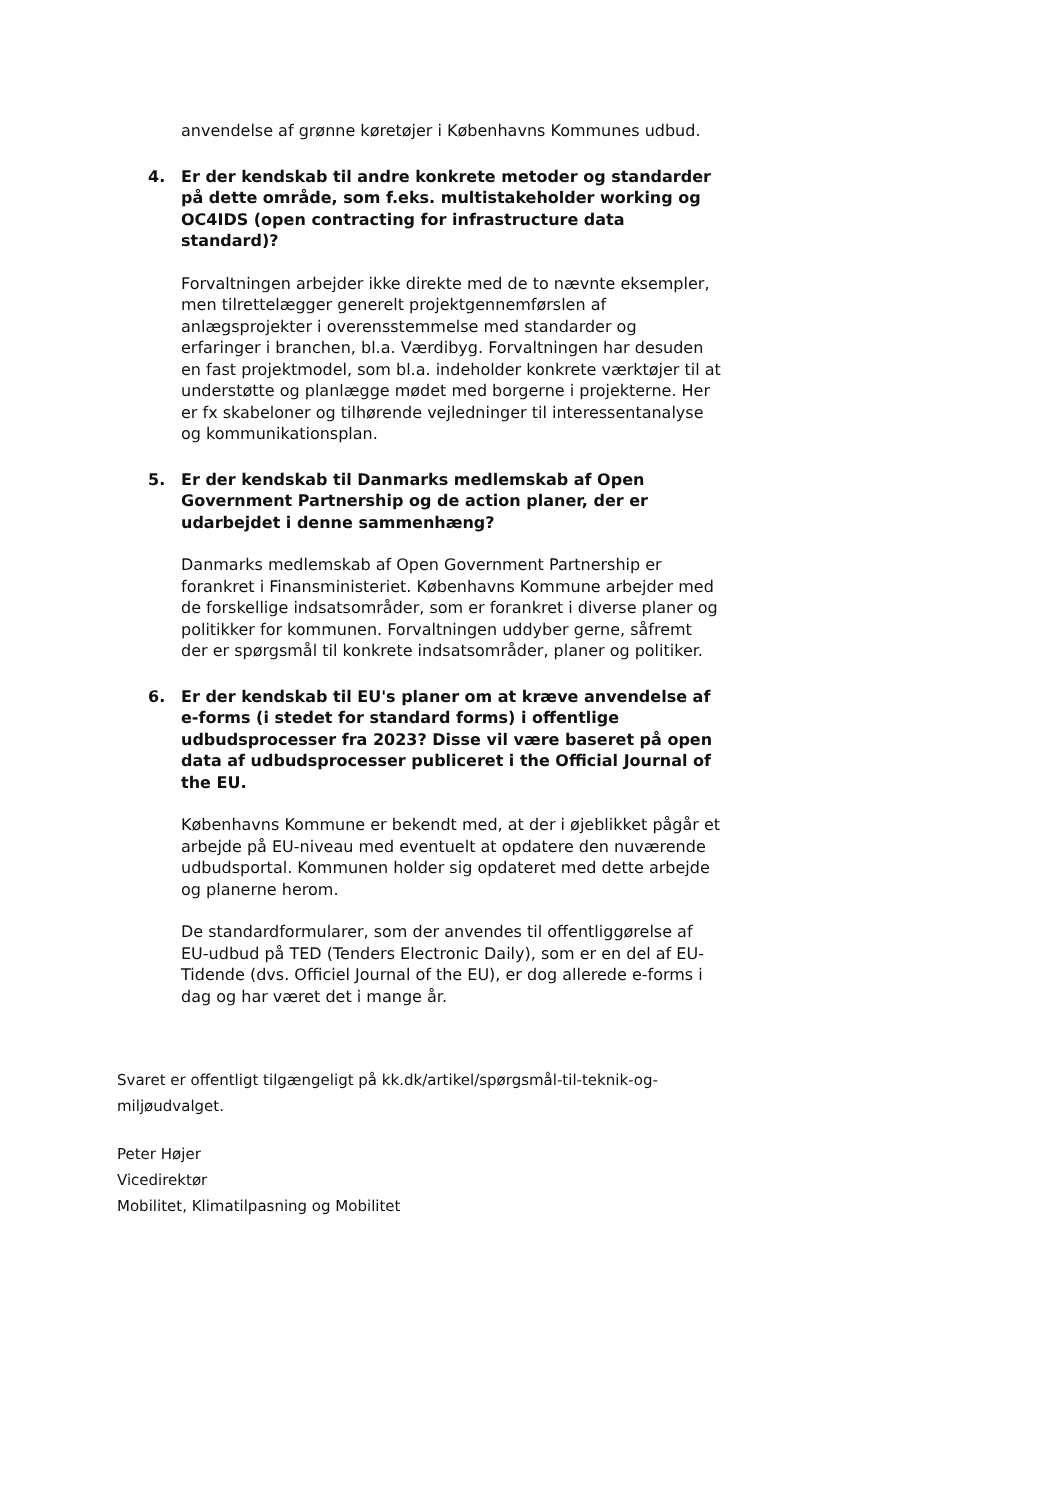anvendelse af grønne køretøjer i Københavns Kommunes udbud.
4. Er der kendskab til andre konkrete metoder og standarder på dette område, som f.eks. multistakeholder working og OC4IDS (open contracting for infrastructure data standard)?
Forvaltningen arbejder ikke direkte med de to nævnte eksempler, men tilrettelægger generelt projektgennemførslen af anlægsprojekter i overensstemmelse med standarder og erfaringer i branchen, bl.a. Værdibyg. Forvaltningen har desuden en fast projektmodel, som bl.a. indeholder konkrete værktøjer til at understøtte og planlægge mødet med borgerne i projekterne. Her er fx skabeloner og tilhørende vejledninger til interessentanalyse og kommunikationsplan.
5. Er der kendskab til Danmarks medlemskab af Open Government Partnership og de action planer, der er udarbejdet i denne sammenhæng?
Danmarks medlemskab af Open Government Partnership er forankret i Finansministeriet. Københavns Kommune arbejder med de forskellige indsatsområder, som er forankret i diverse planer og politikker for kommunen. Forvaltningen uddyber gerne, såfremt der er spørgsmål til konkrete indsatsområder, planer og politiker.
6. Er der kendskab til EU's planer om at kræve anvendelse af e-forms (i stedet for standard forms) i offentlige udbudsprocesser fra 2023? Disse vil være baseret på open data af udbudsprocesser publiceret i the Official Journal of the EU.
Københavns Kommune er bekendt med, at der i øjeblikket pågår et arbejde på EU-niveau med eventuelt at opdatere den nuværende udbudsportal. Kommunen holder sig opdateret med dette arbejde og planerne herom.
De standardformularer, som der anvendes til offentliggørelse af EU-udbud på TED (Tenders Electronic Daily), som er en del af EU-Tidende (dvs. Officiel Journal of the EU), er dog allerede e-forms i dag og har været det i mange år.
Svaret er offentligt tilgængeligt på kk.dk/artikel/spørgsmål-til-teknik-og-miljøudvalget.
Peter Højer
Vicedirektør
Mobilitet, Klimatilpasning og Mobilitet